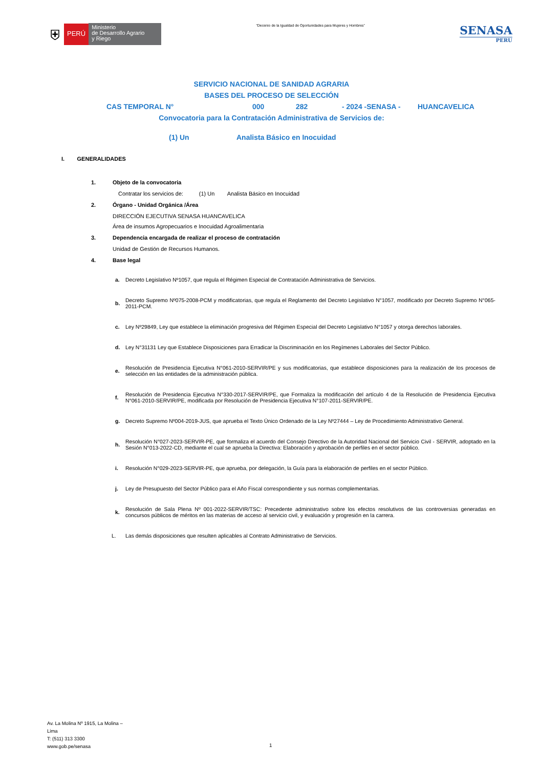⛨ PERÚ Ministerio
de Desarrollo Agrario
y Riego
“Decenio de la Igualdad de Oportunidades para Mujeres y Hombres”
SENASA
PERU
SERVICIO NACIONAL DE SANIDAD AGRARIA
BASES DEL PROCESO DE SELECCIÓN
CAS TEMPORAL N° 000 282 - 2024 -SENASA - HUANCAVELICA
Convocatoria para la Contratación Administrativa de Servicios de:
(1) Un Analista Básico en Inocuidad
I. GENERALIDADES
1. Objeto de la convocatoria
Contratar los servicios de: (1) Un Analista Básico en Inocuidad
2. Órgano - Unidad Orgánica /Área
DIRECCIÓN EJECUTIVA SENASA HUANCAVELICA
Área de insumos Agropecuarios e Inocuidad Agroalimentaria
3. Dependencia encargada de realizar el proceso de contratación
Unidad de Gestión de Recursos Humanos.
4. Base legal
a. Decreto Legislativo Nº1057, que regula el Régimen Especial de Contratación Administrativa de Servicios.
b. Decreto Supremo Nº075-2008-PCM y modificatorias, que regula el Reglamento del Decreto Legislativo N°1057, modificado por Decreto Supremo N°065-2011-PCM.
c. Ley Nº29849, Ley que establece la eliminación progresiva del Régimen Especial del Decreto Legislativo N°1057 y otorga derechos laborales.
d. Ley N°31131 Ley que Establece Disposiciones para Erradicar la Discriminación en los Regímenes Laborales del Sector Público.
e. Resolución de Presidencia Ejecutiva N°061-2010-SERVIR/PE y sus modificatorias, que establece disposiciones para la realización de los procesos de selección en las entidades de la administración pública.
f. Resolución de Presidencia Ejecutiva N°330-2017-SERVIR/PE, que Formaliza la modificación del artículo 4 de la Resolución de Presidencia Ejecutiva N°061-2010-SERVIR/PE, modificada por Resolución de Presidencia Ejecutiva N°107-2011-SERVIR/PE.
g. Decreto Supremo Nº004-2019-JUS, que aprueba el Texto Único Ordenado de la Ley Nº27444 – Ley de Procedimiento Administrativo General.
h. Resolución N°027-2023-SERVIR-PE, que formaliza el acuerdo del Consejo Directivo de la Autoridad Nacional del Servicio Civil - SERVIR, adoptado en la Sesión N°013-2022-CD, mediante el cual se aprueba la Directiva: Elaboración y aprobación de perfiles en el sector público.
i. Resolución N°029-2023-SERVIR-PE, que aprueba, por delegación, la Guía para la elaboración de perfiles en el sector Público.
j. Ley de Presupuesto del Sector Público para el Año Fiscal correspondiente y sus normas complementarias.
k. Resolución de Sala Plena Nº 001-2022-SERVIR/TSC: Precedente administrativo sobre los efectos resolutivos de las controversias generadas en concursos públicos de méritos en las materias de acceso al servicio civil, y evaluación y progresión en la carrera.
L. Las demás disposiciones que resulten aplicables al Contrato Administrativo de Servicios.
Av. La Molina Nº 1915, La Molina –
Lima
T: (511) 313 3300
www.gob.pe/senasa
1